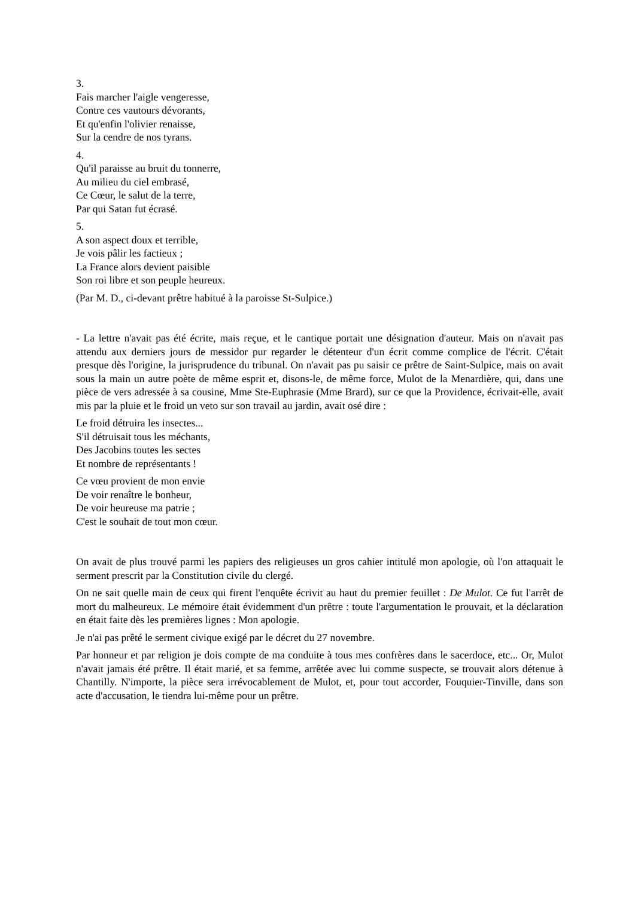3.
Fais marcher l'aigle vengeresse,
Contre ces vautours dévorants,
Et qu'enfin l'olivier renaisse,
Sur la cendre de nos tyrans.
4.
Qu'il paraisse au bruit du tonnerre,
Au milieu du ciel embrasé,
Ce Cœur, le salut de la terre,
Par qui Satan fut écrasé.
5.
A son aspect doux et terrible,
Je vois pâlir les factieux ;
La France alors devient paisible
Son roi libre et son peuple heureux.
(Par M. D., ci-devant prêtre habitué à la paroisse St-Sulpice.)
- La lettre n'avait pas été écrite, mais reçue, et le cantique portait une désignation d'auteur. Mais on n'avait pas attendu aux derniers jours de messidor pur regarder le détenteur d'un écrit comme complice de l'écrit. C'était presque dès l'origine, la jurisprudence du tribunal. On n'avait pas pu saisir ce prêtre de Saint-Sulpice, mais on avait sous la main un autre poète de même esprit et, disons-le, de même force, Mulot de la Menardière, qui, dans une pièce de vers adressée à sa cousine, Mme Ste-Euphrasie (Mme Brard), sur ce que la Providence, écrivait-elle, avait mis par la pluie et le froid un veto sur son travail au jardin, avait osé dire :
Le froid détruira les insectes...
S'il détruisait tous les méchants,
Des Jacobins toutes les sectes
Et nombre de représentants !
Ce vœu provient de mon envie
De voir renaître le bonheur,
De voir heureuse ma patrie ;
C'est le souhait de tout mon cœur.
On avait de plus trouvé parmi les papiers des religieuses un gros cahier intitulé mon apologie, où l'on attaquait le serment prescrit par la Constitution civile du clergé.
On ne sait quelle main de ceux qui firent l'enquête écrivit au haut du premier feuillet : De Mulot. Ce fut l'arrêt de mort du malheureux. Le mémoire était évidemment d'un prêtre : toute l'argumentation le prouvait, et la déclaration en était faite dès les premières lignes : Mon apologie.
Je n'ai pas prêté le serment civique exigé par le décret du 27 novembre.
Par honneur et par religion je dois compte de ma conduite à tous mes confrères dans le sacerdoce, etc... Or, Mulot n'avait jamais été prêtre. Il était marié, et sa femme, arrêtée avec lui comme suspecte, se trouvait alors détenue à Chantilly. N'importe, la pièce sera irrévocablement de Mulot, et, pour tout accorder, Fouquier-Tinville, dans son acte d'accusation, le tiendra lui-même pour un prêtre.